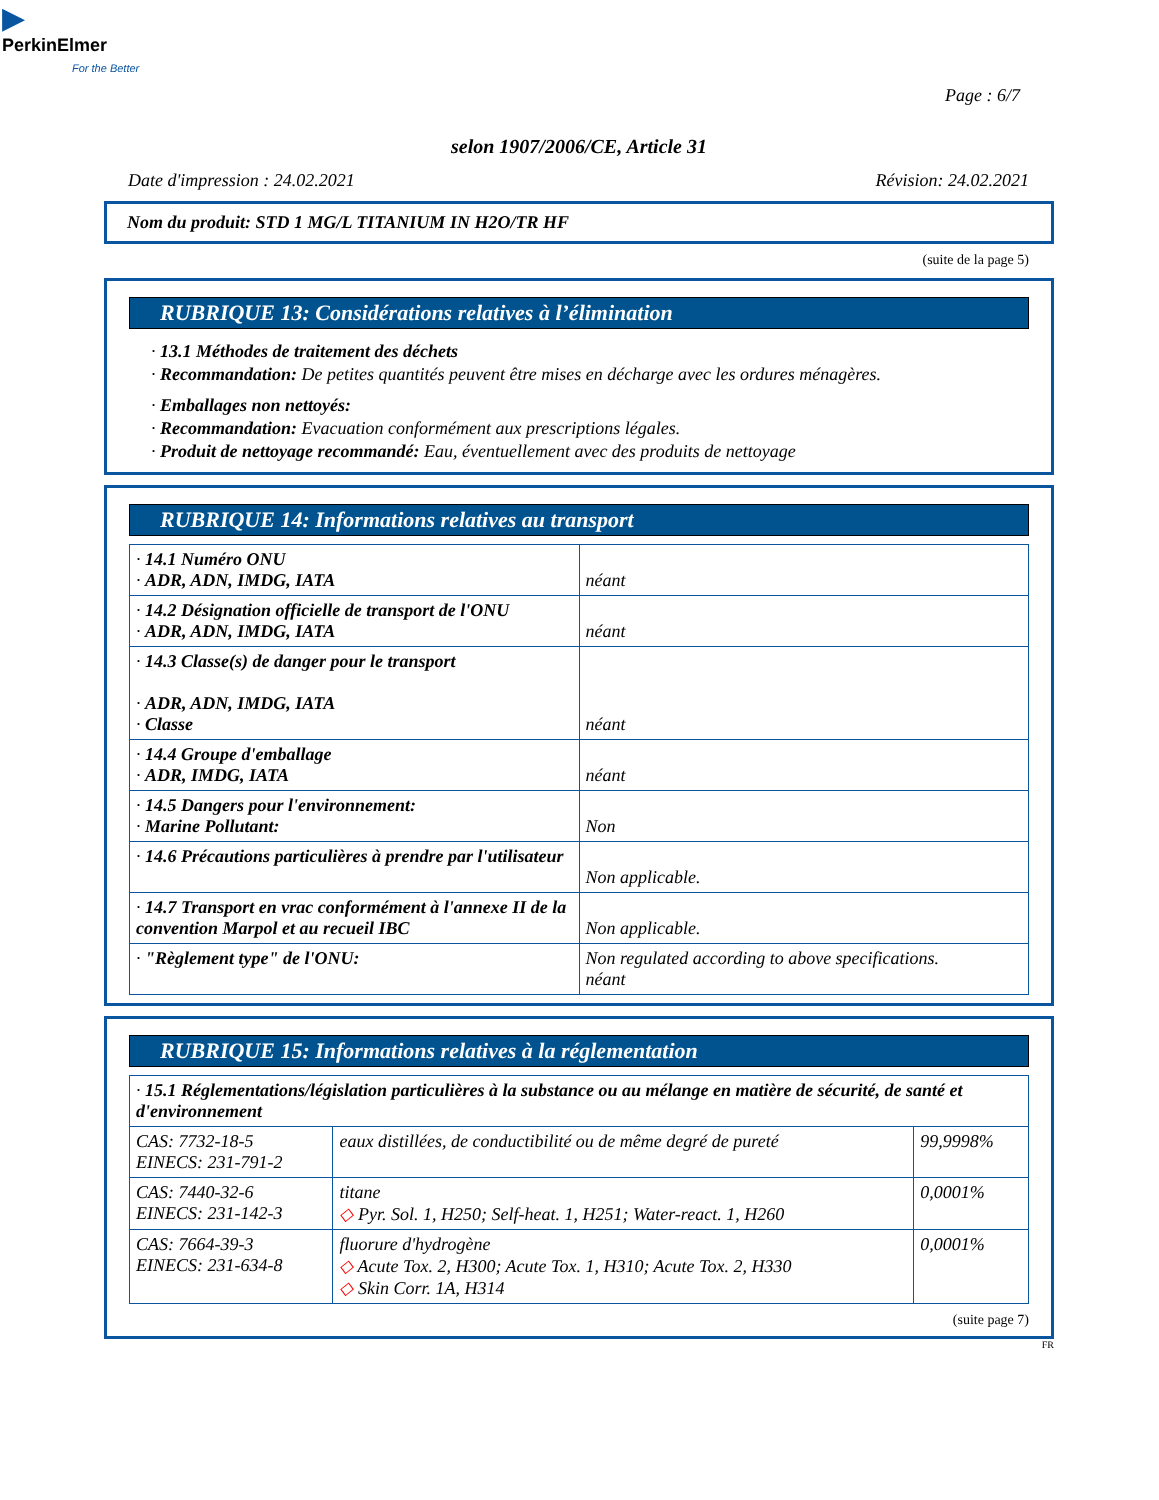▶
PerkinElmer
For the Better
Page : 6/7
selon 1907/2006/CE, Article 31
Date d'impression : 24.02.2021 Révision: 24.02.2021
Nom du produit: STD 1 MG/L TITANIUM IN H2O/TR HF
(suite de la page 5)
RUBRIQUE 13: Considérations relatives à l’élimination
· 13.1 Méthodes de traitement des déchets
· Recommandation: De petites quantités peuvent être mises en décharge avec les ordures ménagères.
· Emballages non nettoyés:
· Recommandation: Evacuation conformément aux prescriptions légales.
· Produit de nettoyage recommandé: Eau, éventuellement avec des produits de nettoyage
RUBRIQUE 14: Informations relatives au transport
| · 14.1 Numéro ONU · ADR, ADN, IMDG, IATA | néant |
| · 14.2 Désignation officielle de transport de l'ONU · ADR, ADN, IMDG, IATA | néant |
| · 14.3 Classe(s) de danger pour le transport · ADR, ADN, IMDG, IATA · Classe | néant |
| · 14.4 Groupe d'emballage · ADR, IMDG, IATA | néant |
| · 14.5 Dangers pour l'environnement: · Marine Pollutant: | Non |
| · 14.6 Précautions particulières à prendre par l'utilisateur | Non applicable. |
| · 14.7 Transport en vrac conformément à l'annexe II de la convention Marpol et au recueil IBC | Non applicable. |
| · "Règlement type" de l'ONU: | Non regulated according to above specifications. néant |
RUBRIQUE 15: Informations relatives à la réglementation
| · 15.1 Réglementations/législation particulières à la substance ou au mélange en matière de sécurité, de santé et d'environnement | | |
| CAS: 7732-18-5 EINECS: 231-791-2 | eaux distillées, de conductibilité ou de même degré de pureté | 99,9998% |
| CAS: 7440-32-6 EINECS: 231-142-3 | titane ◇ Pyr. Sol. 1, H250; Self-heat. 1, H251; Water-react. 1, H260 | 0,0001% |
| CAS: 7664-39-3 EINECS: 231-634-8 | fluorure d'hydrogène ◇ Acute Tox. 2, H300; Acute Tox. 1, H310; Acute Tox. 2, H330 ◇ Skin Corr. 1A, H314 | 0,0001% |
(suite page 7)
FR